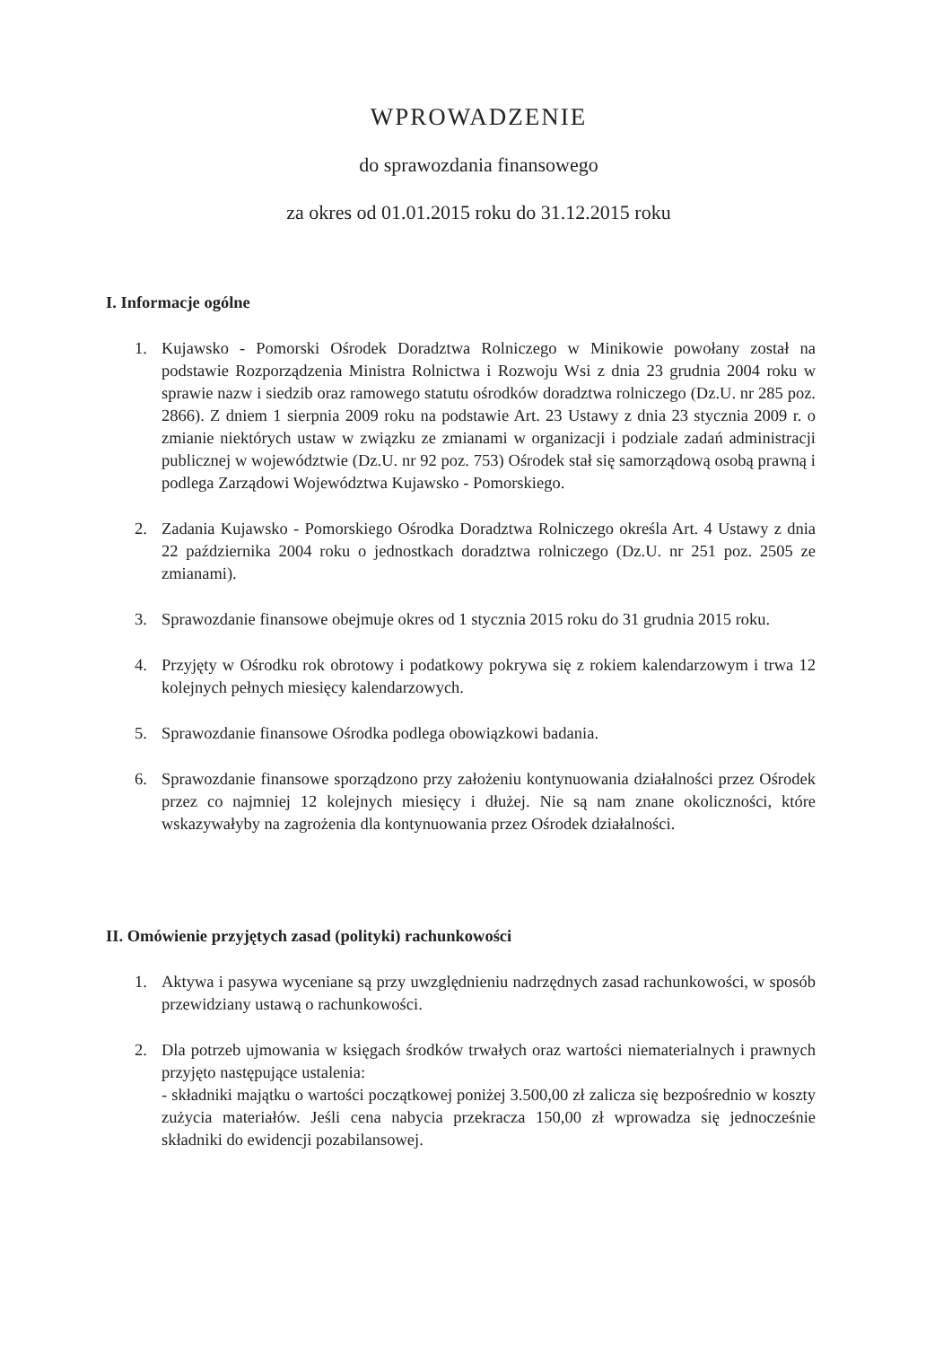WPROWADZENIE
do sprawozdania finansowego
za okres od 01.01.2015 roku do 31.12.2015 roku
I. Informacje ogólne
1. Kujawsko - Pomorski Ośrodek Doradztwa Rolniczego w Minikowie powołany został na podstawie Rozporządzenia Ministra Rolnictwa i Rozwoju Wsi z dnia 23 grudnia 2004 roku w sprawie nazw i siedzib oraz ramowego statutu ośrodków doradztwa rolniczego (Dz.U. nr 285 poz. 2866). Z dniem 1 sierpnia 2009 roku na podstawie Art. 23 Ustawy z dnia 23 stycznia 2009 r. o zmianie niektórych ustaw w związku ze zmianami w organizacji i podziale zadań administracji publicznej w województwie (Dz.U. nr 92 poz. 753) Ośrodek stał się samorządową osobą prawną i podlega Zarządowi Województwa Kujawsko - Pomorskiego.
2. Zadania Kujawsko - Pomorskiego Ośrodka Doradztwa Rolniczego określa Art. 4 Ustawy z dnia 22 października 2004 roku o jednostkach doradztwa rolniczego (Dz.U. nr 251 poz. 2505 ze zmianami).
3. Sprawozdanie finansowe obejmuje okres od 1 stycznia 2015 roku do 31 grudnia 2015 roku.
4. Przyjęty w Ośrodku rok obrotowy i podatkowy pokrywa się z rokiem kalendarzowym i trwa 12 kolejnych pełnych miesięcy kalendarzowych.
5. Sprawozdanie finansowe Ośrodka podlega obowiązkowi badania.
6. Sprawozdanie finansowe sporządzono przy założeniu kontynuowania działalności przez Ośrodek przez co najmniej 12 kolejnych miesięcy i dłużej. Nie są nam znane okoliczności, które wskazywałyby na zagrożenia dla kontynuowania przez Ośrodek działalności.
II. Omówienie przyjętych zasad (polityki) rachunkowości
1. Aktywa i pasywa wyceniane są przy uwzględnieniu nadrzędnych zasad rachunkowości, w sposób przewidziany ustawą o rachunkowości.
2. Dla potrzeb ujmowania w księgach środków trwałych oraz wartości niematerialnych i prawnych przyjęto następujące ustalenia:
- składniki majątku o wartości początkowej poniżej 3.500,00 zł zalicza się bezpośrednio w koszty zużycia materiałów. Jeśli cena nabycia przekracza 150,00 zł wprowadza się jednocześnie składniki do ewidencji pozabilansowej.